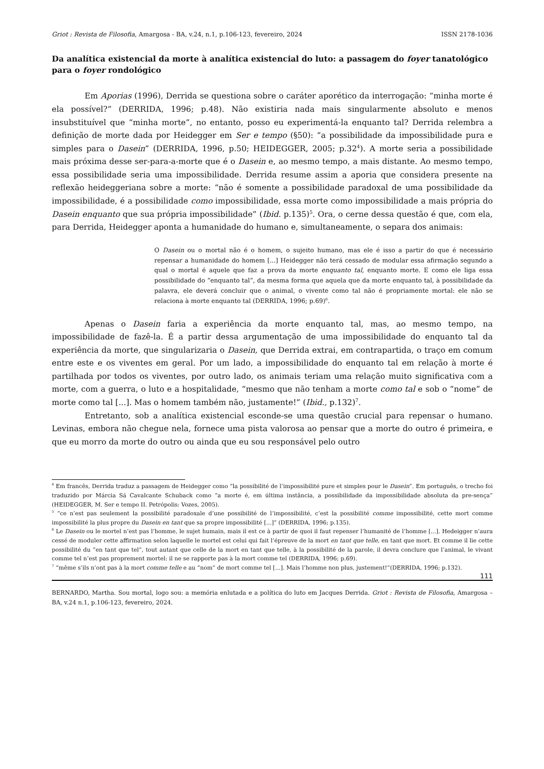Griot : Revista de Filosofia, Amargosa - BA, v.24, n.1, p.106-123, fevereiro, 2024 ISSN 2178-1036
Da analítica existencial da morte à analítica existencial do luto: a passagem do foyer tanatológico para o foyer rondológico
Em Aporias (1996), Derrida se questiona sobre o caráter aporético da interrogação: “minha morte é ela possível?” (DERRIDA, 1996; p.48). Não existiria nada mais singularmente absoluto e menos insubstituível que “minha morte”, no entanto, posso eu experimentá-la enquanto tal? Derrida relembra a definição de morte dada por Heidegger em Ser e tempo (§50): “a possibilidade da impossibilidade pura e simples para o Dasein” (DERRIDA, 1996, p.50; HEIDEGGER, 2005; p.32<sup>4</sup>). A morte seria a possibilidade mais próxima desse ser-para-a-morte que é o Dasein e, ao mesmo tempo, a mais distante. Ao mesmo tempo, essa possibilidade seria uma impossibilidade. Derrida resume assim a aporia que considera presente na reflexão heideggeriana sobre a morte: “não é somente a possibilidade paradoxal de uma possibilidade da impossibilidade, é a possibilidade como impossibilidade, essa morte como impossibilidade a mais própria do Dasein enquanto que sua própria impossibilidade” (Ibid. p.135)<sup>5</sup>. Ora, o cerne dessa questão é que, com ela, para Derrida, Heidegger aponta a humanidade do humano e, simultaneamente, o separa dos animais:
O Dasein ou o mortal não é o homem, o sujeito humano, mas ele é isso a partir do que é necessário repensar a humanidade do homem [...] Heidegger não terá cessado de modular essa afirmação segundo a qual o mortal é aquele que faz a prova da morte enquanto tal, enquanto morte. E como ele liga essa possibilidade do “enquanto tal”, da mesma forma que aquela que da morte enquanto tal, à possibilidade da palavra, ele deverá concluir que o animal, o vivente como tal não é propriamente mortal: ele não se relaciona à morte enquanto tal (DERRIDA, 1996; p.69)<sup>6</sup>.
Apenas o Dasein faria a experiência da morte enquanto tal, mas, ao mesmo tempo, na impossibilidade de fazê-la. É a partir dessa argumentação de uma impossibilidade do enquanto tal da experiência da morte, que singularizaria o Dasein, que Derrida extrai, em contrapartida, o traço em comum entre este e os viventes em geral. Por um lado, a impossibilidade do enquanto tal em relação à morte é partilhada por todos os viventes, por outro lado, os animais teriam uma relação muito significativa com a morte, com a guerra, o luto e a hospitalidade, “mesmo que não tenham a morte como tal e sob o “nome” de morte como tal [...]. Mas o homem também não, justamente!” (Ibid., p.132)<sup>7</sup>.
Entretanto, sob a analítica existencial esconde-se uma questão crucial para repensar o humano. Levinas, embora não chegue nela, fornece uma pista valorosa ao pensar que a morte do outro é primeira, e que eu morro da morte do outro ou ainda que eu sou responsável pelo outro
<sup>4</sup> Em francês, Derrida traduz a passagem de Heidegger como “la possibilité de l’impossibilité pure et simples pour le Dasein”. Em português, o trecho foi traduzido por Márcia Sá Cavalcante Schuback como “a morte é, em última instância, a possibilidade da impossibilidade absoluta da pre-sença” (HEIDEGGER, M. Ser e tempo II. Petrópolis: Vozes, 2005).
<sup>5</sup> “ce n’est pas seulement la possibilité paradoxale d’une possibilité de l’impossibilité, c’est la possibilité comme impossibilité, cette mort comme impossibilité la plus propre du Dasein en tant que sa propre impossibilité [...]” (DERRIDA, 1996; p.135).
<sup>6</sup> Le Dasein ou le mortel n’est pas l’homme, le sujet humain, mais il est ce à partir de quoi il faut repenser l’humanité de l’homme [...]. Hedeigger n’aura cessé de moduler cette affirmation selon laquelle le mortel est celui qui fait l’épreuve de la mort en tant que telle, en tant que mort. Et comme il lie cette possibilité du “en tant que tel”, tout autant que celle de la mort en tant que telle, à la possibilité de la parole, il devra conclure que l’animal, le vivant comme tel n’est pas proprement mortel: il ne se rapporte pas à la mort comme tel (DERRIDA, 1996; p.69).
<sup>7</sup> “même s’ils n’ont pas à la mort comme telle e au “nom” de mort comme tel [...]. Mais l’homme non plus, justement!”(DERRIDA, 1996; p.132).
111
BERNARDO, Martha. Sou mortal, logo sou: a memória enlutada e a política do luto em Jacques Derrida. Griot : Revista de Filosofia, Amargosa – BA, v.24 n.1, p.106-123, fevereiro, 2024.